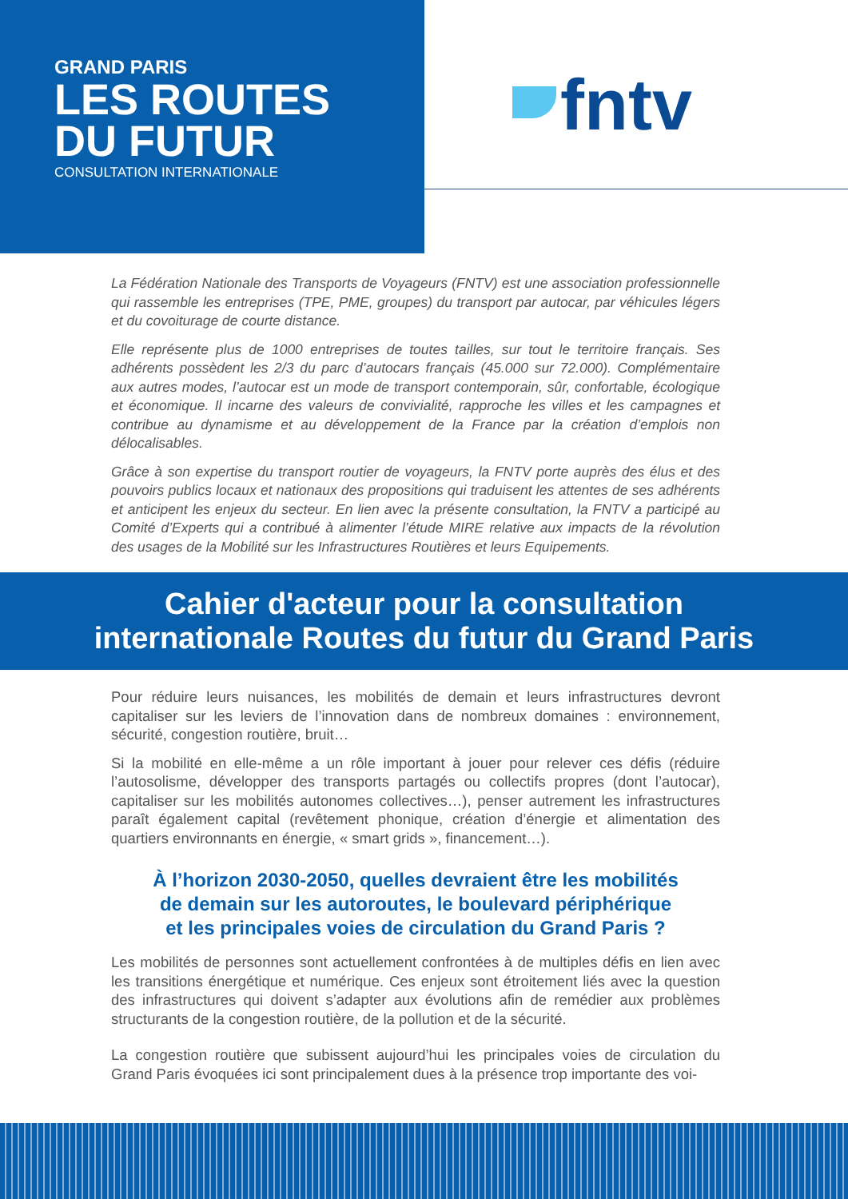GRAND PARIS
LES ROUTES
DU FUTUR
CONSULTATION INTERNATIONALE
fntv
La Fédération Nationale des Transports de Voyageurs (FNTV) est une association professionnelle qui rassemble les entreprises (TPE, PME, groupes) du transport par autocar, par véhicules légers et du covoiturage de courte distance.
Elle représente plus de 1000 entreprises de toutes tailles, sur tout le territoire français. Ses adhérents possèdent les 2/3 du parc d’autocars français (45.000 sur 72.000). Complémentaire aux autres modes, l’autocar est un mode de transport contemporain, sûr, confortable, écologique et économique. Il incarne des valeurs de convivialité, rapproche les villes et les campagnes et contribue au dynamisme et au développement de la France par la création d’emplois non délocalisables.
Grâce à son expertise du transport routier de voyageurs, la FNTV porte auprès des élus et des pouvoirs publics locaux et nationaux des propositions qui traduisent les attentes de ses adhérents et anticipent les enjeux du secteur. En lien avec la présente consultation, la FNTV a participé au Comité d’Experts qui a contribué à alimenter l’étude MIRE relative aux impacts de la révolution des usages de la Mobilité sur les Infrastructures Routières et leurs Equipements.
Cahier d'acteur pour la consultation
internationale Routes du futur du Grand Paris
Pour réduire leurs nuisances, les mobilités de demain et leurs infrastructures devront capitaliser sur les leviers de l’innovation dans de nombreux domaines : environnement, sécurité, congestion routière, bruit…
Si la mobilité en elle-même a un rôle important à jouer pour relever ces défis (réduire l’autosolisme, développer des transports partagés ou collectifs propres (dont l’autocar), capitaliser sur les mobilités autonomes collectives…), penser autrement les infrastructures paraît également capital (revêtement phonique, création d’énergie et alimentation des quartiers environnants en énergie, « smart grids », financement…).
À l’horizon 2030-2050, quelles devraient être les mobilités
de demain sur les autoroutes, le boulevard périphérique
et les principales voies de circulation du Grand Paris ?
Les mobilités de personnes sont actuellement confrontées à de multiples défis en lien avec les transitions énergétique et numérique. Ces enjeux sont étroitement liés avec la question des infrastructures qui doivent s’adapter aux évolutions afin de remédier aux problèmes structurants de la congestion routière, de la pollution et de la sécurité.
La congestion routière que subissent aujourd’hui les principales voies de circulation du Grand Paris évoquées ici sont principalement dues à la présence trop importante des voi-